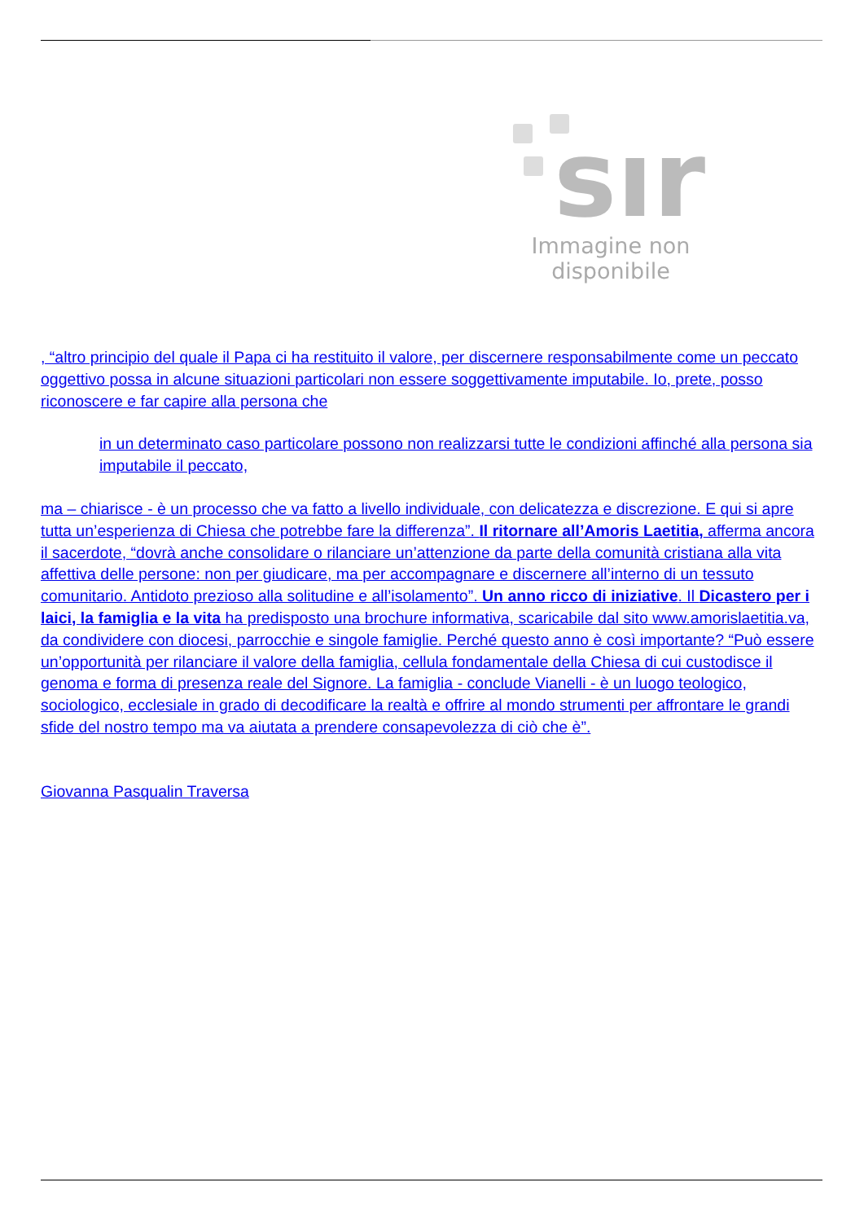sır
Immagine non disponibile
, “altro principio del quale il Papa ci ha restituito il valore, per discernere responsabilmente come un peccato oggettivo possa in alcune situazioni particolari non essere soggettivamente imputabile. Io, prete, posso riconoscere e far capire alla persona che
in un determinato caso particolare possono non realizzarsi tutte le condizioni affinché alla persona sia imputabile il peccato,
ma – chiarisce - è un processo che va fatto a livello individuale, con delicatezza e discrezione. E qui si apre tutta un’esperienza di Chiesa che potrebbe fare la differenza”. Il ritornare all’Amoris Laetitia, afferma ancora il sacerdote, “dovrà anche consolidare o rilanciare un’attenzione da parte della comunità cristiana alla vita affettiva delle persone: non per giudicare, ma per accompagnare e discernere all’interno di un tessuto comunitario. Antidoto prezioso alla solitudine e all’isolamento”. Un anno ricco di iniziative. Il Dicastero per i laici, la famiglia e la vita ha predisposto una brochure informativa, scaricabile dal sito www.amorislaetitia.va, da condividere con diocesi, parrocchie e singole famiglie. Perché questo anno è così importante? “Può essere un’opportunità per rilanciare il valore della famiglia, cellula fondamentale della Chiesa di cui custodisce il genoma e forma di presenza reale del Signore. La famiglia - conclude Vianelli - è un luogo teologico, sociologico, ecclesiale in grado di decodificare la realtà e offrire al mondo strumenti per affrontare le grandi sfide del nostro tempo ma va aiutata a prendere consapevolezza di ciò che è”.
Giovanna Pasqualin Traversa